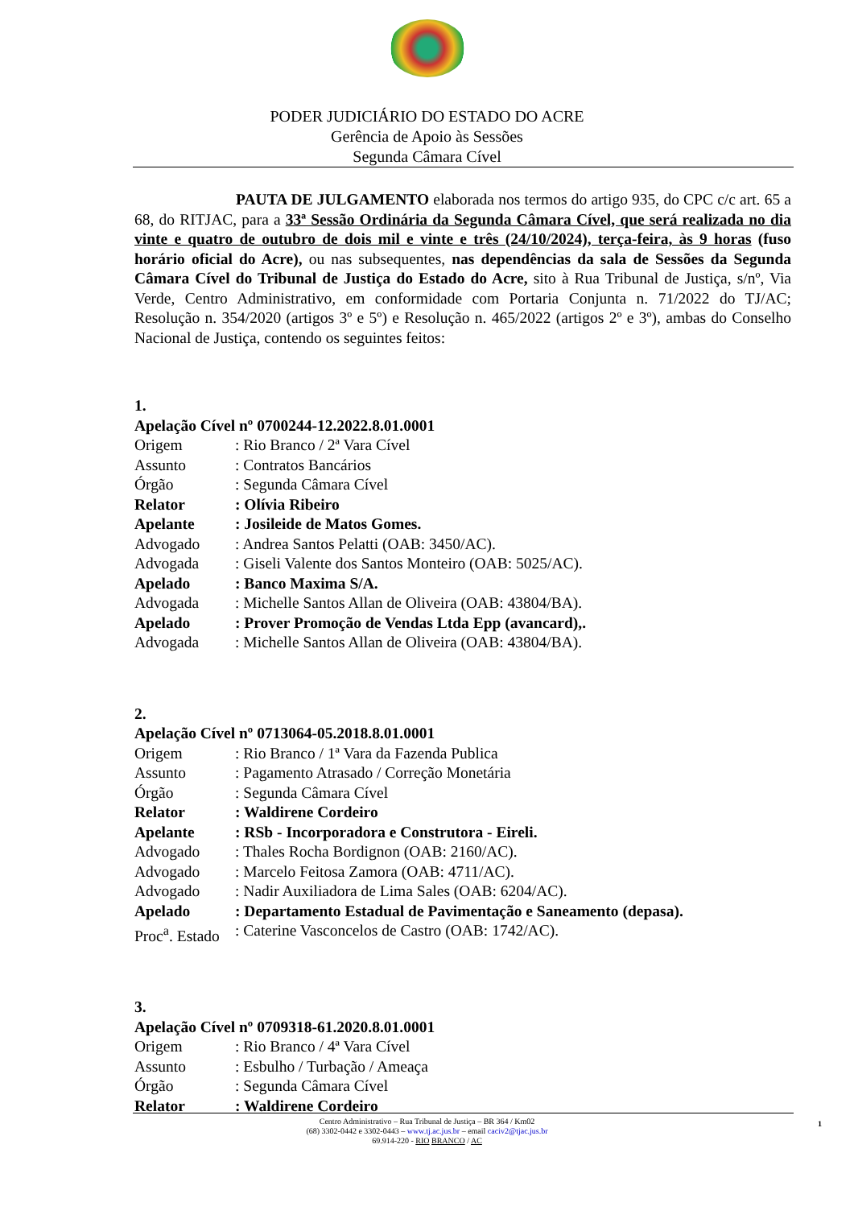PODER JUDICIÁRIO DO ESTADO DO ACRE
Gerência de Apoio às Sessões
Segunda Câmara Cível
PAUTA DE JULGAMENTO elaborada nos termos do artigo 935, do CPC c/c art. 65 a 68, do RITJAC, para a 33ª Sessão Ordinária da Segunda Câmara Cível, que será realizada no dia vinte e quatro de outubro de dois mil e vinte e três (24/10/2024), terça-feira, às 9 horas (fuso horário oficial do Acre), ou nas subsequentes, nas dependências da sala de Sessões da Segunda Câmara Cível do Tribunal de Justiça do Estado do Acre, sito à Rua Tribunal de Justiça, s/nº, Via Verde, Centro Administrativo, em conformidade com Portaria Conjunta n. 71/2022 do TJ/AC; Resolução n. 354/2020 (artigos 3º e 5º) e Resolução n. 465/2022 (artigos 2º e 3º), ambas do Conselho Nacional de Justiça, contendo os seguintes feitos:
1.
Apelação Cível nº 0700244-12.2022.8.01.0001
Origem: Rio Branco / 2ª Vara Cível
Assunto: Contratos Bancários
Órgão: Segunda Câmara Cível
Relator: Olívia Ribeiro
Apelante: Josileide de Matos Gomes.
Advogado: Andrea Santos Pelatti (OAB: 3450/AC).
Advogada: Giseli Valente dos Santos Monteiro (OAB: 5025/AC).
Apelado: Banco Maxima S/A.
Advogada: Michelle Santos Allan de Oliveira (OAB: 43804/BA).
Apelado: Prover Promoção de Vendas Ltda Epp (avancard),.
Advogada: Michelle Santos Allan de Oliveira (OAB: 43804/BA).
2.
Apelação Cível nº 0713064-05.2018.8.01.0001
Origem: Rio Branco / 1ª Vara da Fazenda Publica
Assunto: Pagamento Atrasado / Correção Monetária
Órgão: Segunda Câmara Cível
Relator: Waldirene Cordeiro
Apelante: RSb - Incorporadora e Construtora - Eireli.
Advogado: Thales Rocha Bordignon (OAB: 2160/AC).
Advogado: Marcelo Feitosa Zamora (OAB: 4711/AC).
Advogado: Nadir Auxiliadora de Lima Sales (OAB: 6204/AC).
Apelado: Departamento Estadual de Pavimentação e Saneamento (depasa).
Proc<sup>a</sup>. Estado: Caterine Vasconcelos de Castro (OAB: 1742/AC).
3.
Apelação Cível nº 0709318-61.2020.8.01.0001
Origem: Rio Branco / 4ª Vara Cível
Assunto: Esbulho / Turbação / Ameaça
Órgão: Segunda Câmara Cível
Relator: Waldirene Cordeiro
1
Centro Administrativo – Rua Tribunal de Justiça – BR 364 / Km02
(68) 3302-0442 e 3302-0443 – www.tj.ac.jus.br – email caciv2@tjac.jus.br
69.914-220 - RIO BRANCO / AC